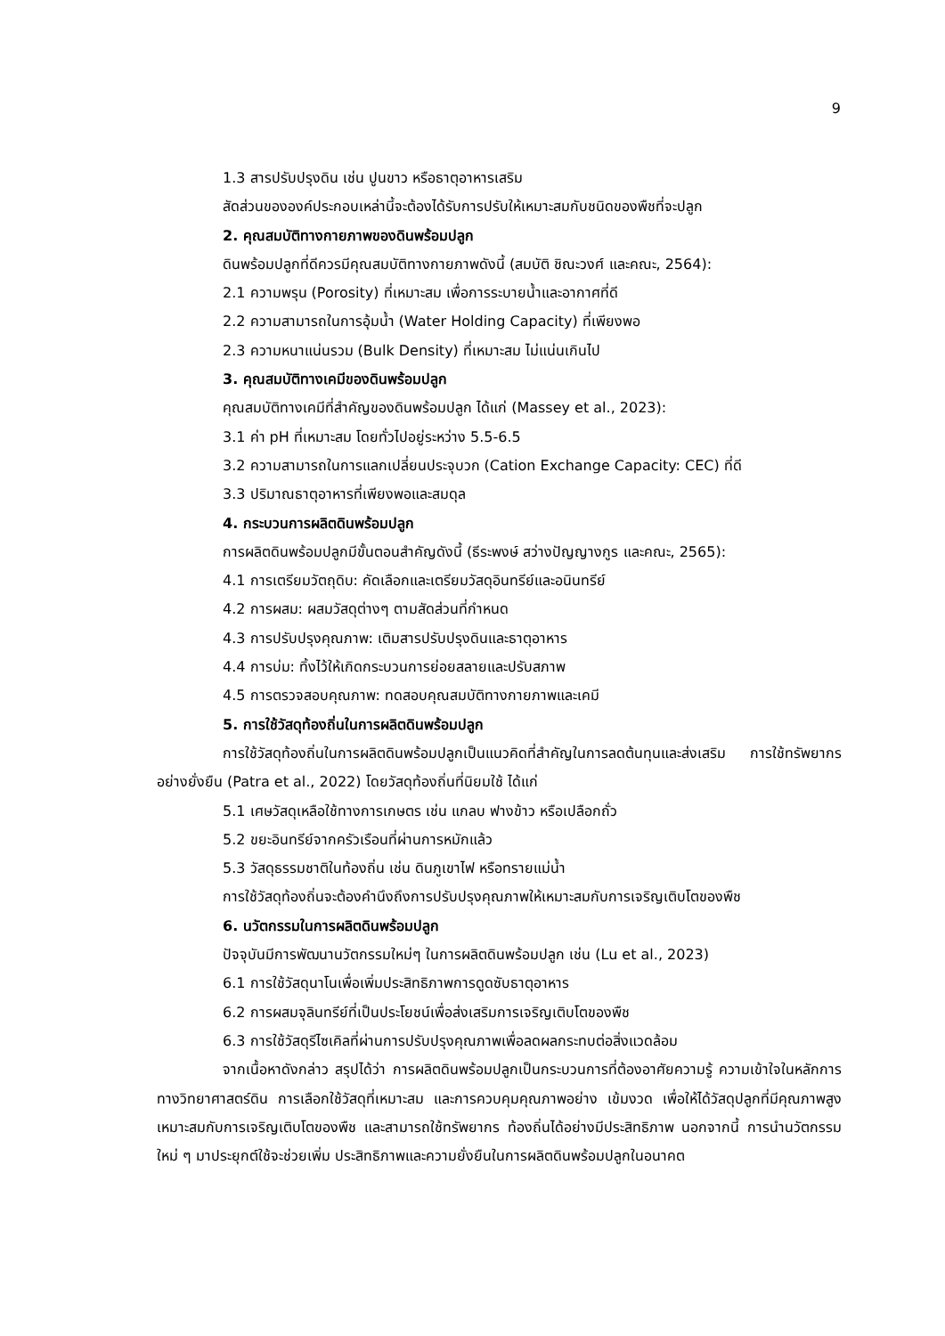9
1.3 สารปรับปรุงดิน เช่น ปูนขาว หรือธาตุอาหารเสริม
สัดส่วนขององค์ประกอบเหล่านี้จะต้องได้รับการปรับให้เหมาะสมกับชนิดของพืชที่จะปลูก
2. คุณสมบัติทางกายภาพของดินพร้อมปลูก
ดินพร้อมปลูกที่ดีควรมีคุณสมบัติทางกายภาพดังนี้ (สมบัติ ชิณะวงศ์ และคณะ, 2564):
2.1 ความพรุน (Porosity) ที่เหมาะสม เพื่อการระบายน้ำและอากาศที่ดี
2.2 ความสามารถในการอุ้มน้ำ (Water Holding Capacity) ที่เพียงพอ
2.3 ความหนาแน่นรวม (Bulk Density) ที่เหมาะสม ไม่แน่นเกินไป
3. คุณสมบัติทางเคมีของดินพร้อมปลูก
คุณสมบัติทางเคมีที่สำคัญของดินพร้อมปลูก ได้แก่ (Massey et al., 2023):
3.1 ค่า pH ที่เหมาะสม โดยทั่วไปอยู่ระหว่าง 5.5-6.5
3.2 ความสามารถในการแลกเปลี่ยนประจุบวก (Cation Exchange Capacity: CEC) ที่ดี
3.3 ปริมาณธาตุอาหารที่เพียงพอและสมดุล
4. กระบวนการผลิตดินพร้อมปลูก
การผลิตดินพร้อมปลูกมีขั้นตอนสำคัญดังนี้ (ธีระพงษ์ สว่างปัญญางกูร และคณะ, 2565):
4.1 การเตรียมวัตถุดิบ: คัดเลือกและเตรียมวัสดุอินทรีย์และอนินทรีย์
4.2 การผสม: ผสมวัสดุต่างๆ ตามสัดส่วนที่กำหนด
4.3 การปรับปรุงคุณภาพ: เติมสารปรับปรุงดินและธาตุอาหาร
4.4 การบ่ม: ทิ้งไว้ให้เกิดกระบวนการย่อยสลายและปรับสภาพ
4.5 การตรวจสอบคุณภาพ: ทดสอบคุณสมบัติทางกายภาพและเคมี
5. การใช้วัสดุท้องถิ่นในการผลิตดินพร้อมปลูก
การใช้วัสดุท้องถิ่นในการผลิตดินพร้อมปลูกเป็นแนวคิดที่สำคัญในการลดต้นทุนและส่งเสริม การใช้ทรัพยากรอย่างยั่งยืน (Patra et al., 2022) โดยวัสดุท้องถิ่นที่นิยมใช้ ได้แก่
5.1 เศษวัสดุเหลือใช้ทางการเกษตร เช่น แกลบ ฟางข้าว หรือเปลือกถั่ว
5.2 ขยะอินทรีย์จากครัวเรือนที่ผ่านการหมักแล้ว
5.3 วัสดุธรรมชาติในท้องถิ่น เช่น ดินภูเขาไฟ หรือทรายแม่น้ำ
การใช้วัสดุท้องถิ่นจะต้องคำนึงถึงการปรับปรุงคุณภาพให้เหมาะสมกับการเจริญเติบโตของพืช
6. นวัตกรรมในการผลิตดินพร้อมปลูก
ปัจจุบันมีการพัฒนานวัตกรรมใหม่ๆ ในการผลิตดินพร้อมปลูก เช่น (Lu et al., 2023)
6.1 การใช้วัสดุนาโนเพื่อเพิ่มประสิทธิภาพการดูดซับธาตุอาหาร
6.2 การผสมจุลินทรีย์ที่เป็นประโยชน์เพื่อส่งเสริมการเจริญเติบโตของพืช
6.3 การใช้วัสดุรีไซเคิลที่ผ่านการปรับปรุงคุณภาพเพื่อลดผลกระทบต่อสิ่งแวดล้อม
จากเนื้อหาดังกล่าว สรุปได้ว่า การผลิตดินพร้อมปลูกเป็นกระบวนการที่ต้องอาศัยความรู้ ความเข้าใจในหลักการทางวิทยาศาสตร์ดิน การเลือกใช้วัสดุที่เหมาะสม และการควบคุมคุณภาพอย่าง เข้มงวด เพื่อให้ได้วัสดุปลูกที่มีคุณภาพสูง เหมาะสมกับการเจริญเติบโตของพืช และสามารถใช้ทรัพยากร ท้องถิ่นได้อย่างมีประสิทธิภาพ นอกจากนี้ การนำนวัตกรรมใหม่ ๆ มาประยุกต์ใช้จะช่วยเพิ่ม ประสิทธิภาพและความยั่งยืนในการผลิตดินพร้อมปลูกในอนาคต